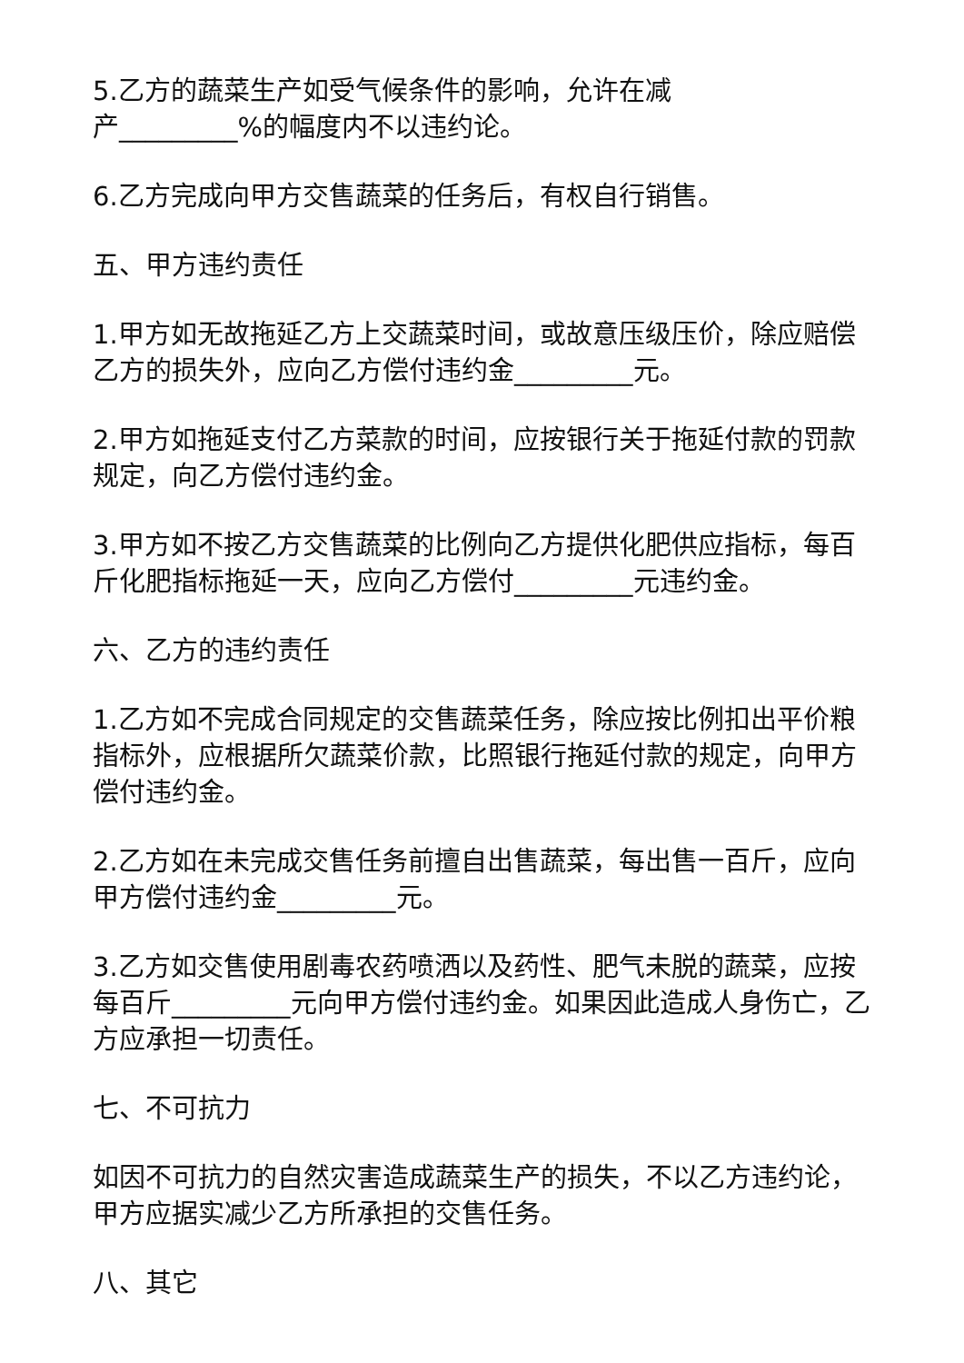5.乙方的蔬菜生产如受气候条件的影响，允许在减
产_________%的幅度内不以违约论。
6.乙方完成向甲方交售蔬菜的任务后，有权自行销售。
五、甲方违约责任
1.甲方如无故拖延乙方上交蔬菜时间，或故意压级压价，除应赔偿乙方的损失外，应向乙方偿付违约金_________元。
2.甲方如拖延支付乙方菜款的时间，应按银行关于拖延付款的罚款规定，向乙方偿付违约金。
3.甲方如不按乙方交售蔬菜的比例向乙方提供化肥供应指标，每百斤化肥指标拖延一天，应向乙方偿付_________元违约金。
六、乙方的违约责任
1.乙方如不完成合同规定的交售蔬菜任务，除应按比例扣出平价粮指标外，应根据所欠蔬菜价款，比照银行拖延付款的规定，向甲方偿付违约金。
2.乙方如在未完成交售任务前擅自出售蔬菜，每出售一百斤，应向甲方偿付违约金_________元。
3.乙方如交售使用剧毒农药喷洒以及药性、肥气未脱的蔬菜，应按每百斤_________元向甲方偿付违约金。如果因此造成人身伤亡，乙方应承担一切责任。
七、不可抗力
如因不可抗力的自然灾害造成蔬菜生产的损失，不以乙方违约论，甲方应据实减少乙方所承担的交售任务。
八、其它